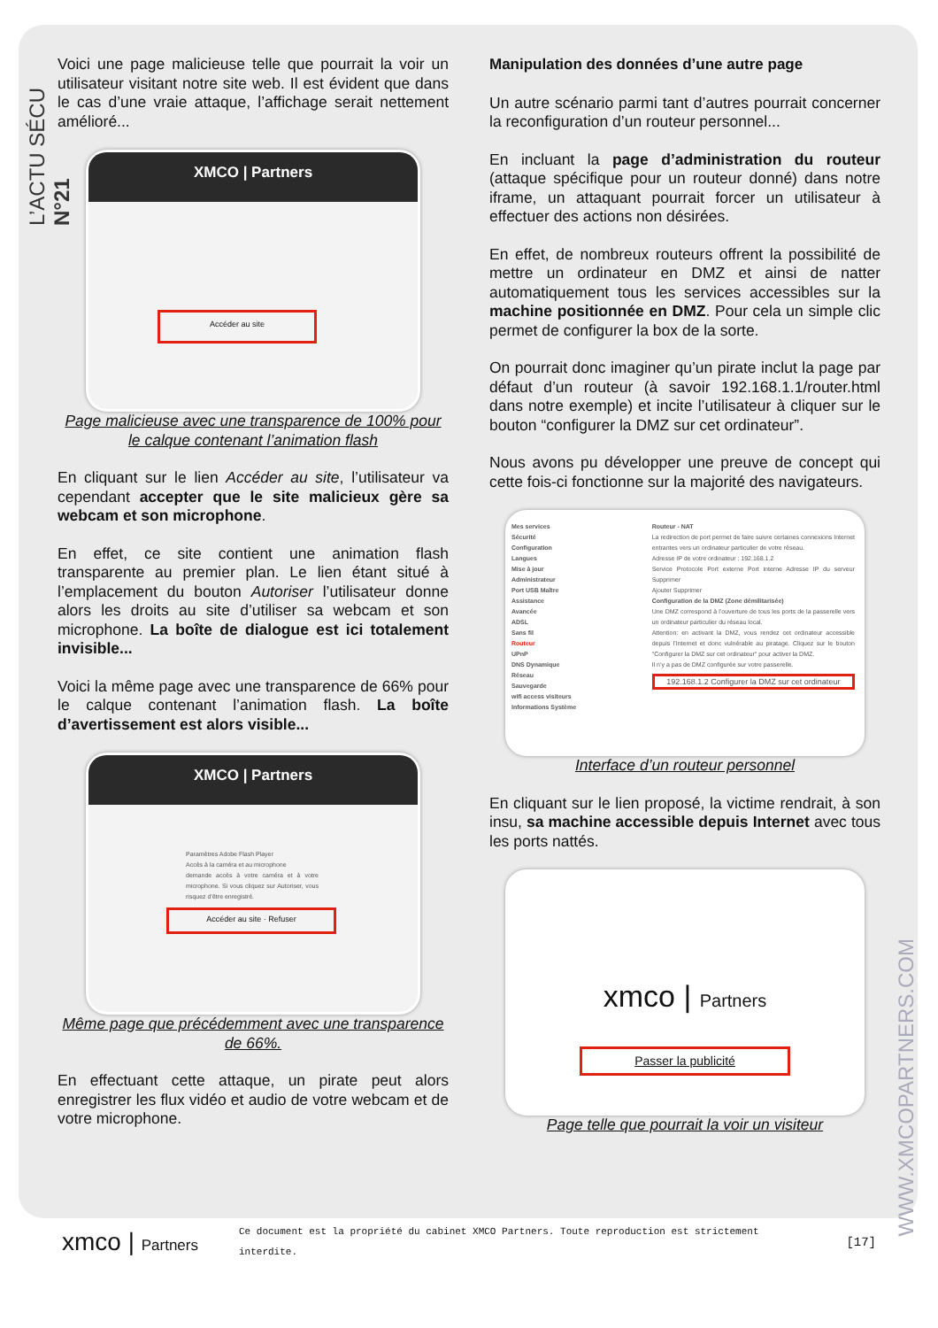L’ACTU SÉCU N°21
WWW.XMCOPARTNERS.COM
Voici une page malicieuse telle que pourrait la voir un utilisateur visitant notre site web. Il est évident que dans le cas d’une vraie attaque, l’affichage serait nettement amélioré...
XMCO | Partners
Accéder au site
Page malicieuse avec une transparence de 100% pour le calque contenant l’animation flash
En cliquant sur le lien Accéder au site, l’utilisateur va cependant accepter que le site malicieux gère sa webcam et son microphone.
En effet, ce site contient une animation flash transparente au premier plan. Le lien étant situé à l’emplacement du bouton Autoriser l’utilisateur donne alors les droits au site d’utiliser sa webcam et son microphone. La boîte de dialogue est ici totalement invisible...
Voici la même page avec une transparence de 66% pour le calque contenant l’animation flash. La boîte d’avertissement est alors visible...
XMCO | Partners
Paramètres Adobe Flash Player
Accès à la caméra et au microphone
demande accès à votre caméra et à votre microphone. Si vous cliquez sur Autoriser, vous risquez d’être enregistré.
Accéder au site · Refuser
Même page que précédemment avec une transparence de 66%.
En effectuant cette attaque, un pirate peut alors enregistrer les flux vidéo et audio de votre webcam et de votre microphone.
Manipulation des données d’une autre page
Un autre scénario parmi tant d’autres pourrait concerner la reconfiguration d’un routeur personnel...
En incluant la page d’administration du routeur (attaque spécifique pour un routeur donné) dans notre iframe, un attaquant pourrait forcer un utilisateur à effectuer des actions non désirées.
En effet, de nombreux routeurs offrent la possibilité de mettre un ordinateur en DMZ et ainsi de natter automatiquement tous les services accessibles sur la machine positionnée en DMZ. Pour cela un simple clic permet de configurer la box de la sorte.
On pourrait donc imaginer qu’un pirate inclut la page par défaut d’un routeur (à savoir 192.168.1.1/router.html dans notre exemple) et incite l’utilisateur à cliquer sur le bouton “configurer la DMZ sur cet ordinateur”.
Nous avons pu développer une preuve de concept qui cette fois-ci fonctionne sur la majorité des navigateurs.
Mes services
Sécurité
Configuration
Langues
Mise à jour
Administrateur
Port USB Maître
Assistance
Avancée
ADSL
Sans fil
Routeur
UPnP
DNS Dynamique
Réseau
Sauvegarde
wifi access visiteurs
Informations Système
Routeur - NAT
La redirection de port permet de faire suivre certaines connexions Internet entrantes vers un ordinateur particulier de votre réseau.
Adresse IP de votre ordinateur : 192.168.1.2
Service Protocole Port externe Port interne Adresse IP du serveur Supprimer
Ajouter Supprimer
Configuration de la DMZ (Zone démilitarisée)
Une DMZ correspond à l’ouverture de tous les ports de la passerelle vers un ordinateur particulier du réseau local.
Attention: en activant la DMZ, vous rendez cet ordinateur accessible depuis l’Internet et donc vulnérable au piratage. Cliquez sur le bouton "Configurer la DMZ sur cet ordinateur" pour activer la DMZ.
Il n’y a pas de DMZ configurée sur votre passerelle.
192.168.1.2 Configurer la DMZ sur cet ordinateur
Interface d’un routeur personnel
En cliquant sur le lien proposé, la victime rendrait, à son insu, sa machine accessible depuis Internet avec tous les ports nattés.
xmco | Partners
Passer la publicité
Page telle que pourrait la voir un visiteur
xmco | Partners
Ce document est la propriété du cabinet XMCO Partners. Toute reproduction est strictement interdite.
[17]